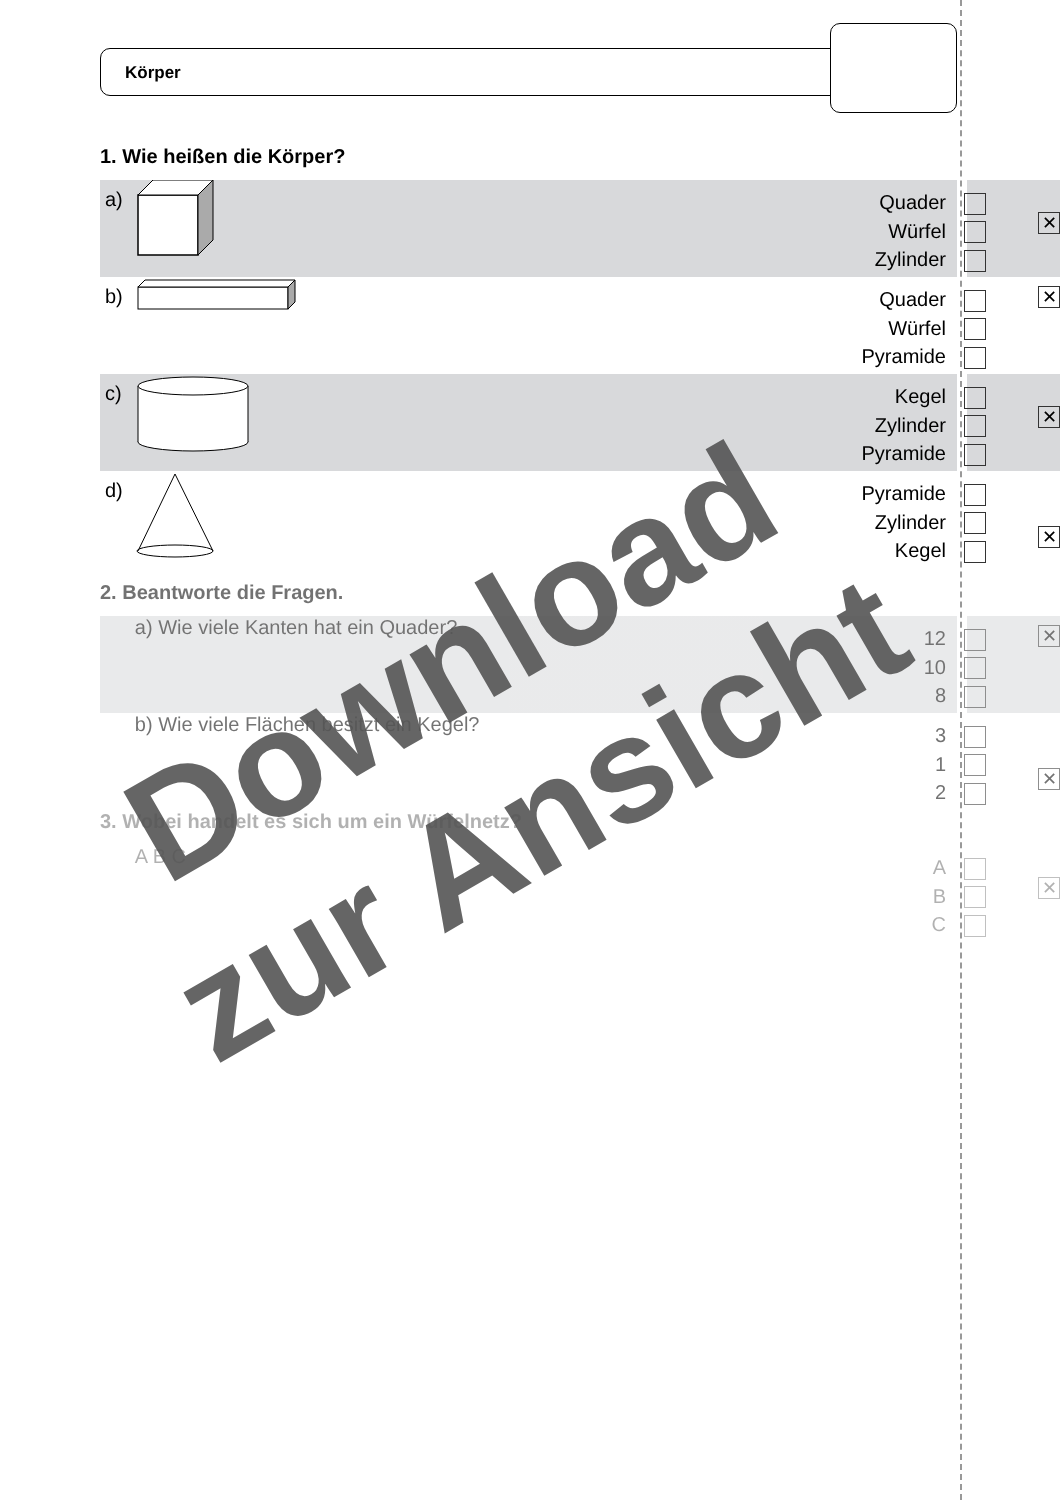Körper
1. Wie heißen die Körper?
a)
Quader
Würfel
Zylinder
✕
b)
Quader
Würfel
Pyramide
✕
c)
Kegel
Zylinder
Pyramide
✕
d)
Pyramide
Zylinder
Kegel
✕
2. Beantworte die Fragen.
a) Wie viele Kanten hat ein Quader?
12
10
8
✕
b) Wie viele Flächen besitzt ein Kegel?
3
1
2
✕
3. Wobei handelt es sich um ein Würfelnetz?
A B C
A
B
C
✕
Download
zur Ansicht